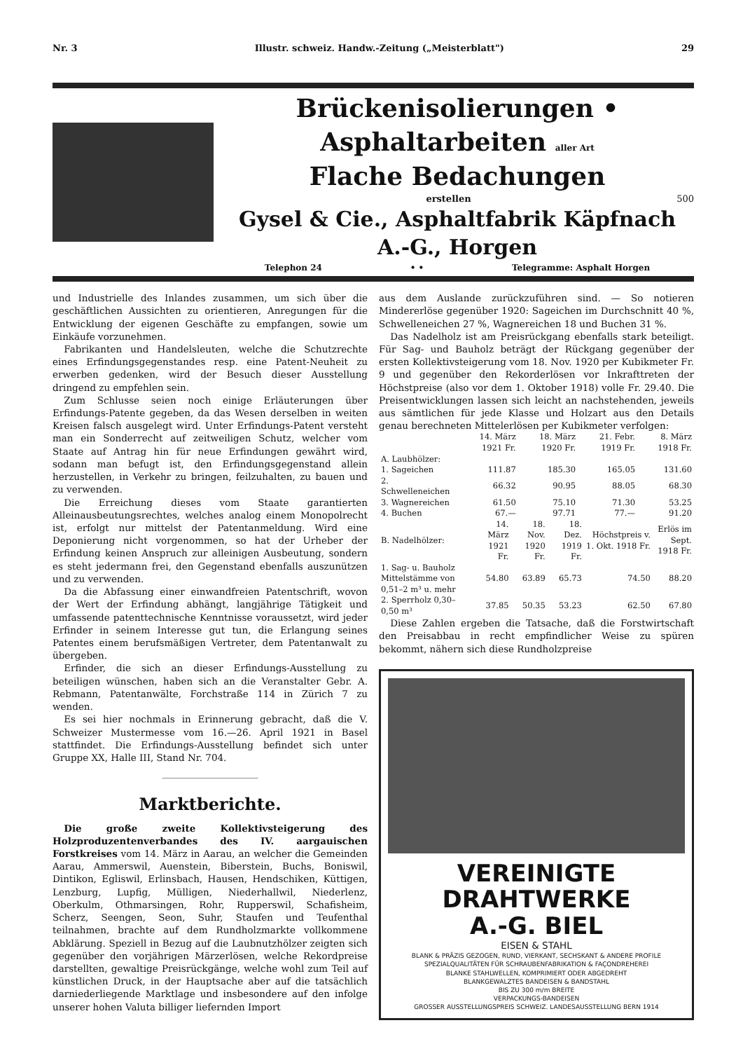Nr. 3 Illustr. schweiz. Handw.-Zeitung („Meisterblatt") 29
Brückenisolierungen • Asphaltarbeiten aller Art
Flache Bedachungen
erstellen 500
Gysel & Cie., Asphaltfabrik Käpfnach A.-G., Horgen
Telephon 24 • • Telegramme: Asphalt Horgen
und Industrielle des Inlandes zusammen, um sich über die geschäftlichen Aussichten zu orientieren, Anregungen für die Entwicklung der eigenen Geschäfte zu empfangen, sowie um Einkäufe vorzunehmen.
Fabrikanten und Handelsleuten, welche die Schutzrechte eines Erfindungsgegenstandes resp. eine Patent-Neuheit zu erwerben gedenken, wird der Besuch dieser Ausstellung dringend zu empfehlen sein.
Zum Schlusse seien noch einige Erläuterungen über Erfindungs-Patente gegeben, da das Wesen derselben in weiten Kreisen falsch ausgelegt wird. Unter Erfindungs-Patent versteht man ein Sonderrecht auf zeitweiligen Schutz, welcher vom Staate auf Antrag hin für neue Erfindungen gewährt wird, sodann man befugt ist, den Erfindungsgegenstand allein herzustellen, in Verkehr zu bringen, feilzuhalten, zu bauen und zu verwenden.
Die Erreichung dieses vom Staate garantierten Alleinausbeutungsrechtes, welches analog einem Monopolrecht ist, erfolgt nur mittelst der Patentanmeldung. Wird eine Deponierung nicht vorgenommen, so hat der Urheber der Erfindung keinen Anspruch zur alleinigen Ausbeutung, sondern es steht jedermann frei, den Gegenstand ebenfalls auszunützen und zu verwenden.
Da die Abfassung einer einwandfreien Patentschrift, wovon der Wert der Erfindung abhängt, langjährige Tätigkeit und umfassende patenttechnische Kenntnisse voraussetzt, wird jeder Erfinder in seinem Interesse gut tun, die Erlangung seines Patentes einem berufsmäßigen Vertreter, dem Patentanwalt zu übergeben.
Erfinder, die sich an dieser Erfindungs-Ausstellung zu beteiligen wünschen, haben sich an die Veranstalter Gebr. A. Rebmann, Patentanwälte, Forchstraße 114 in Zürich 7 zu wenden.
Es sei hier nochmals in Erinnerung gebracht, daß die V. Schweizer Mustermesse vom 16.—26. April 1921 in Basel stattfindet. Die Erfindungs-Ausstellung befindet sich unter Gruppe XX, Halle III, Stand Nr. 704.
Marktberichte.
Die große zweite Kollektivsteigerung des Holzproduzentenverbandes des IV. aargauischen Forstkreises vom 14. März in Aarau, an welcher die Gemeinden Aarau, Ammerswil, Auenstein, Biberstein, Buchs, Boniswil, Dintikon, Egliswil, Erlinsbach, Hausen, Hendschiken, Küttigen, Lenzburg, Lupfig, Mülligen, Niederhallwil, Niederlenz, Oberkulm, Othmarsingen, Rohr, Rupperswil, Schafisheim, Scherz, Seengen, Seon, Suhr, Staufen und Teufenthal teilnahmen, brachte auf dem Rundholzmarkte vollkommene Abklärung. Speziell in Bezug auf die Laubnutzhölzer zeigten sich gegenüber den vorjährigen Märzerlösen, welche Rekordpreise darstellten, gewaltige Preisrückgänge, welche wohl zum Teil auf künstlichen Druck, in der Hauptsache aber auf die tatsächlich darniederliegende Marktlage und insbesondere auf den infolge unserer hohen Valuta billiger liefernden Import
aus dem Auslande zurückzuführen sind. — So notieren Mindererlöse gegenüber 1920: Sageichen im Durchschnitt 40 %, Schwelleneichen 27 %, Wagnereichen 18 und Buchen 31 %.
Das Nadelholz ist am Preisrückgang ebenfalls stark beteiligt. Für Sag- und Bauholz beträgt der Rückgang gegenüber der ersten Kollektivsteigerung vom 18. Nov. 1920 per Kubikmeter Fr. 9 und gegenüber den Rekorderlösen vor Inkrafttreten der Höchstpreise (also vor dem 1. Oktober 1918) volle Fr. 29.40. Die Preisentwicklungen lassen sich leicht an nachstehenden, jeweils aus sämtlichen für jede Klasse und Holzart aus den Details genau berechneten Mittelerlösen per Kubikmeter verfolgen:
| | 14. März 1921 Fr. | 18. März 1920 Fr. | 21. Febr. 1919 Fr. | 8. März 1918 Fr. |
| --- | --- | --- | --- | --- |
| A. Laubhölzer: | | | | |
| 1. Sageichen | 111.87 | 185.30 | 165.05 | 131.60 |
| 2. Schwelleneichen | 66.32 | 90.95 | 88.05 | 68.30 |
| 3. Wagnereichen | 61.50 | 75.10 | 71.30 | 53.25 |
| 4. Buchen | 67.— | 97.71 | 77.— | 91.20 |
| B. Nadelhölzer: | 14. März 1921 Fr. | 18. Nov. 1920 Fr. | 18. Dez. 1919 Fr. | Höchstpreis v. 1. Okt. 1918 Fr. | Erlös im Sept. 1918 Fr. |
| --- | --- | --- | --- | --- | --- |
| 1. Sag- u. Bauholz Mittelstämme von 0,51–2 m³ u. mehr | 54.80 | 63.89 | 65.73 | 74.50 | 88.20 |
| 2. Sperrholz 0,30–0,50 m³ | 37.85 | 50.35 | 53.23 | 62.50 | 67.80 |
Diese Zahlen ergeben die Tatsache, daß die Forstwirtschaft den Preisabbau in recht empfindlicher Weise zu spüren bekommt, nähern sich diese Rundholzpreise
VEREINIGTE
DRAHTWERKE
A.-G. BIEL
EISEN & STAHL
BLANK & PRÄZIS GEZOGEN, RUND, VIERKANT, SECHSKANT & ANDERE PROFILE
SPEZIALQUALITÄTEN FÜR SCHRAUBENFABRIKATION & FAÇONDREHEREI
BLANKE STAHLWELLEN, KOMPRIMIERT ODER ABGEDREHT
BLANKGEWALZTES BANDEISEN & BANDSTAHL
BIS ZU 300 m/m BREITE
VERPACKUNGS-BANDEISEN
GROSSER AUSSTELLUNGSPREIS SCHWEIZ. LANDESAUSSTELLUNG BERN 1914